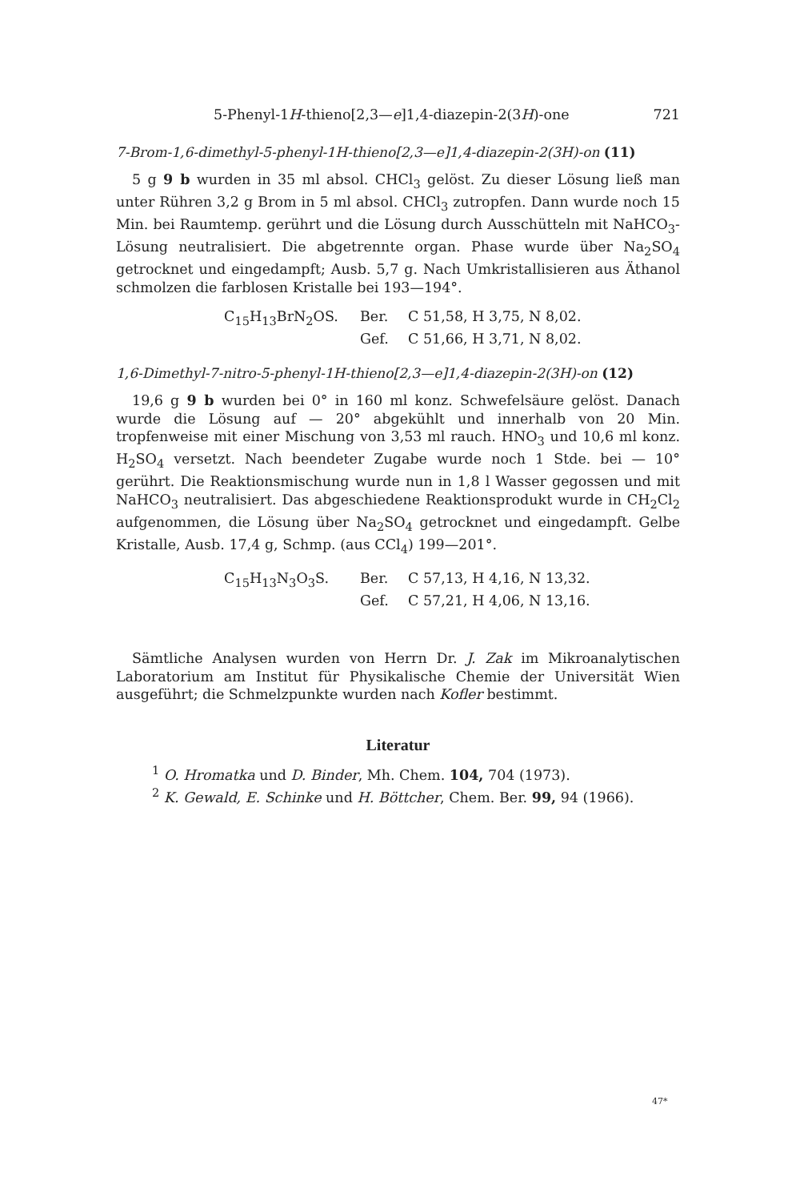5-Phenyl-1H-thieno[2,3—e]1,4-diazepin-2(3H)-one 721
7-Brom-1,6-dimethyl-5-phenyl-1H-thieno[2,3—e]1,4-diazepin-2(3H)-on (11)
5 g 9 b wurden in 35 ml absol. CHCl<sub>3</sub> gelöst. Zu dieser Lösung ließ man unter Rühren 3,2 g Brom in 5 ml absol. CHCl<sub>3</sub> zutropfen. Dann wurde noch 15 Min. bei Raumtemp. gerührt und die Lösung durch Ausschütteln mit NaHCO<sub>3</sub>-Lösung neutralisiert. Die abgetrennte organ. Phase wurde über Na<sub>2</sub>SO<sub>4</sub> getrocknet und eingedampft; Ausb. 5,7 g. Nach Umkristallisieren aus Äthanol schmolzen die farblosen Kristalle bei 193—194°.
C<sub>15</sub>H<sub>13</sub>BrN<sub>2</sub>OS. Ber. C 51,58, H 3,75, N 8,02. Gef. C 51,66, H 3,71, N 8,02.
1,6-Dimethyl-7-nitro-5-phenyl-1H-thieno[2,3—e]1,4-diazepin-2(3H)-on (12)
19,6 g 9 b wurden bei 0° in 160 ml konz. Schwefelsäure gelöst. Danach wurde die Lösung auf — 20° abgekühlt und innerhalb von 20 Min. tropfenweise mit einer Mischung von 3,53 ml rauch. HNO<sub>3</sub> und 10,6 ml konz. H<sub>2</sub>SO<sub>4</sub> versetzt. Nach beendeter Zugabe wurde noch 1 Stde. bei — 10° gerührt. Die Reaktionsmischung wurde nun in 1,8 l Wasser gegossen und mit NaHCO<sub>3</sub> neutralisiert. Das abgeschiedene Reaktionsprodukt wurde in CH<sub>2</sub>Cl<sub>2</sub> aufgenommen, die Lösung über Na<sub>2</sub>SO<sub>4</sub> getrocknet und eingedampft. Gelbe Kristalle, Ausb. 17,4 g, Schmp. (aus CCl<sub>4</sub>) 199—201°.
C<sub>15</sub>H<sub>13</sub>N<sub>3</sub>O<sub>3</sub>S. Ber. C 57,13, H 4,16, N 13,32. Gef. C 57,21, H 4,06, N 13,16.
Sämtliche Analysen wurden von Herrn Dr. J. Zak im Mikroanalytischen Laboratorium am Institut für Physikalische Chemie der Universität Wien ausgeführt; die Schmelzpunkte wurden nach Kofler bestimmt.
Literatur
<sup>1</sup> O. Hromatka und D. Binder, Mh. Chem. 104, 704 (1973).
<sup>2</sup> K. Gewald, E. Schinke und H. Böttcher, Chem. Ber. 99, 94 (1966).
47*